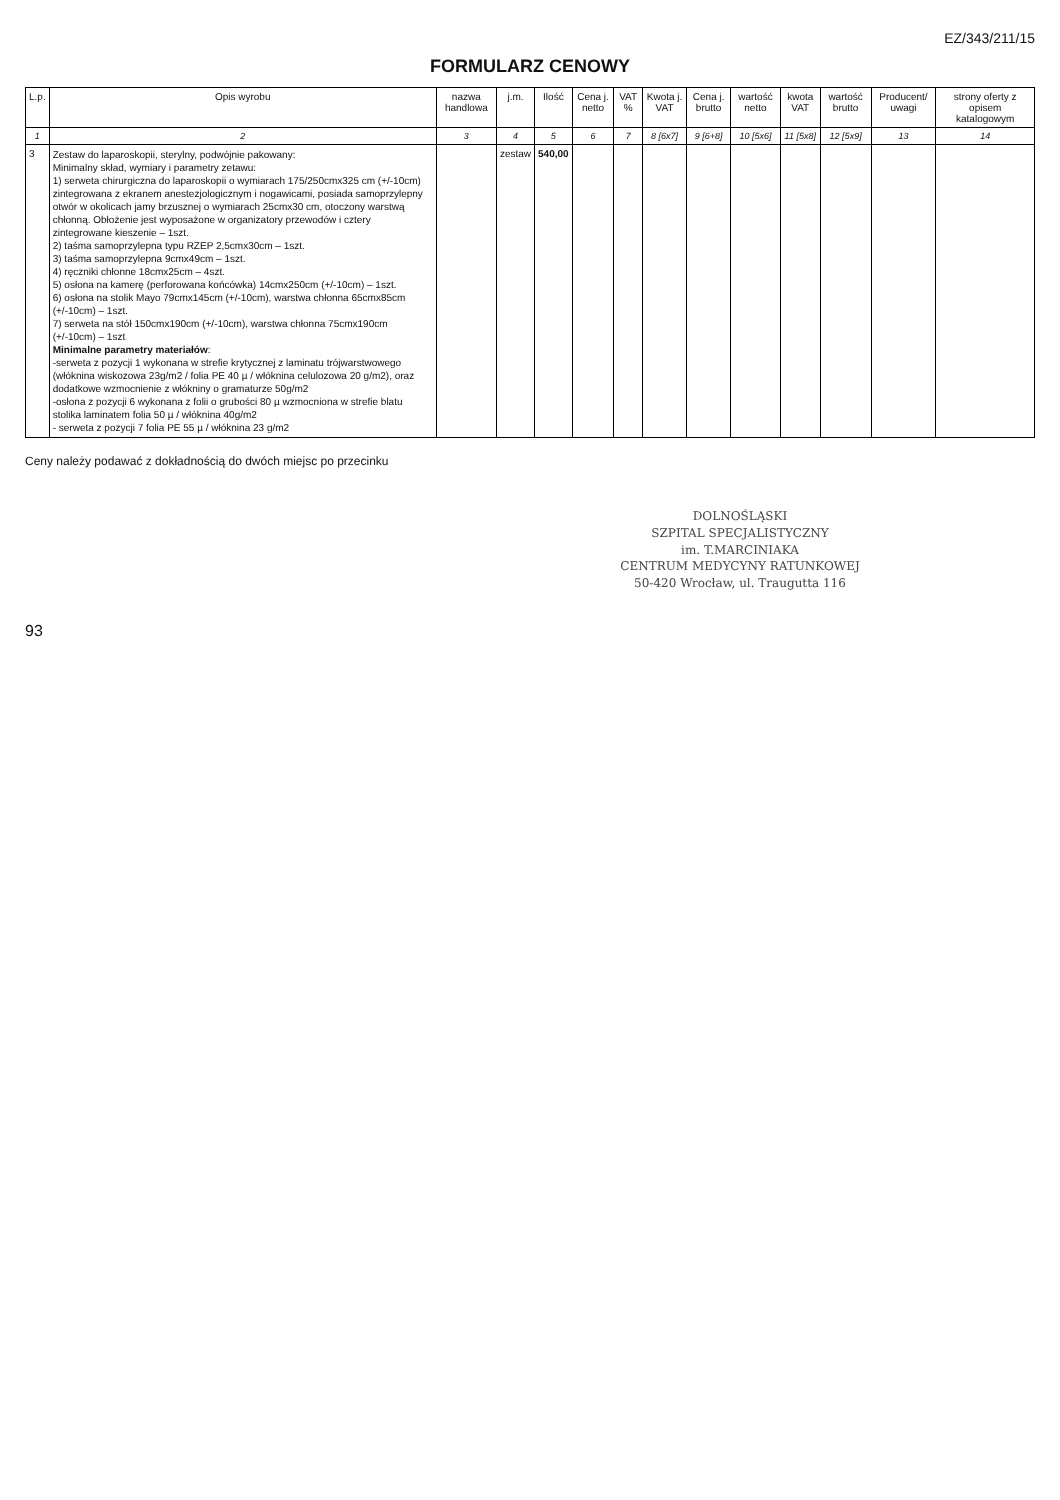EZ/343/211/15
FORMULARZ CENOWY
| L.p. | Opis wyrobu | nazwa handlowa | j.m. | Ilość | Cena j. netto | VAT % | Kwota j. VAT | Cena j. brutto | wartość netto | kwota VAT | wartość brutto | Producent/ uwagi | strony oferty z opisem katalogowym |
| --- | --- | --- | --- | --- | --- | --- | --- | --- | --- | --- | --- | --- | --- |
| 1 | 2 | 3 | 4 | 5 | 6 | 7 | 8 [6x7] | 9 [6+8] | 10 [5x6] | 11 [5x8] | 12 [5x9] | 13 | 14 |
| 3 | Zestaw do laparoskopii, sterylny, podwójnie pakowany: Minimalny skład, wymiary i parametry zetawu: 1) serweta chirurgiczna do laparoskopii o wymiarach 175/250cmx325 cm (+/-10cm) zintegrowana z ekranem anestezjologicznym i nogawicami, posiada samoprzylepny otwór w okolicach jamy brzusznej o wymiarach 25cmx30 cm, otoczony warstwą chłonną. Obłożenie jest wyposażone w organizatory przewodów i cztery zintegrowane kieszenie – 1szt. 2) taśma samoprzylepna typu RZEP 2,5cmx30cm – 1szt. 3) taśma samoprzylepna 9cmx49cm – 1szt. 4) ręczniki chłonne 18cmx25cm – 4szt. 5) osłona na kamerę (perforowana końcówka) 14cmx250cm (+/-10cm) – 1szt. 6) osłona na stolik Mayo 79cmx145cm (+/-10cm), warstwa chłonna 65cmx85cm (+/-10cm) – 1szt. 7) serweta na stół 150cmx190cm (+/-10cm), warstwa chłonna 75cmx190cm (+/-10cm) – 1szt Minimalne parametry materiałów : -serweta z pozycji 1 wykonana w strefie krytycznej z laminatu trójwarstwowego (włóknina wiskozowa 23g/m2 / folia PE 40 µ / włóknina celulozowa 20 g/m2), oraz dodatkowe wzmocnienie z włókniny o gramaturze 50g/m2 -osłona z pozycji 6 wykonana z folii o grubości 80 µ wzmocniona w strefie blatu stolika laminatem folia 50 µ / włóknina 40g/m2 - serweta z pozycji 7 folia PE 55 µ / włóknina 23 g/m2 | | zestaw | 540,00 | | | | | | | | | |
Ceny należy podawać z dokładnością do dwóch miejsc po przecinku
DOLNOŚLĄSKI
SZPITAL SPECJALISTYCZNY
im. T.MARCINIAKA
CENTRUM MEDYCYNY RATUNKOWEJ
50-420 Wrocław, ul. Traugutta 116
93